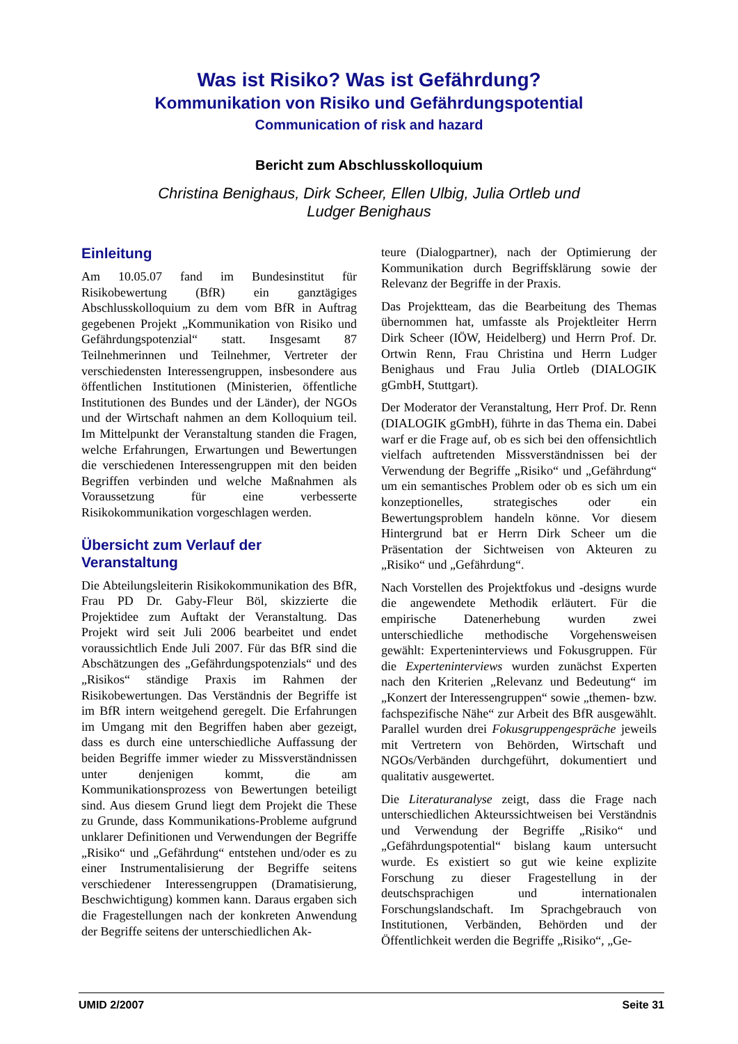Was ist Risiko? Was ist Gefährdung?
Kommunikation von Risiko und Gefährdungspotential
Communication of risk and hazard
Bericht zum Abschlusskolloquium
Christina Benighaus, Dirk Scheer, Ellen Ulbig, Julia Ortleb und
Ludger Benighaus
Einleitung
Am 10.05.07 fand im Bundesinstitut für Risikobewertung (BfR) ein ganztägiges Abschlusskolloquium zu dem vom BfR in Auftrag gegebenen Projekt „Kommunikation von Risiko und Gefährdungspotenzial“ statt. Insgesamt 87 Teilnehmerinnen und Teilnehmer, Vertreter der verschiedensten Interessengruppen, insbesondere aus öffentlichen Institutionen (Ministerien, öffentliche Institutionen des Bundes und der Länder), der NGOs und der Wirtschaft nahmen an dem Kolloquium teil. Im Mittelpunkt der Veranstaltung standen die Fragen, welche Erfahrungen, Erwartungen und Bewertungen die verschiedenen Interessengruppen mit den beiden Begriffen verbinden und welche Maßnahmen als Voraussetzung für eine verbesserte Risikokommunikation vorgeschlagen werden.
Übersicht zum Verlauf der Veranstaltung
Die Abteilungsleiterin Risikokommunikation des BfR, Frau PD Dr. Gaby-Fleur Böl, skizzierte die Projektidee zum Auftakt der Veranstaltung. Das Projekt wird seit Juli 2006 bearbeitet und endet voraussichtlich Ende Juli 2007. Für das BfR sind die Abschätzungen des „Gefährdungspotenzials“ und des „Risikos“ ständige Praxis im Rahmen der Risikobewertungen. Das Verständnis der Begriffe ist im BfR intern weitgehend geregelt. Die Erfahrungen im Umgang mit den Begriffen haben aber gezeigt, dass es durch eine unterschiedliche Auffassung der beiden Begriffe immer wieder zu Missverständnissen unter denjenigen kommt, die am Kommunikationsprozess von Bewertungen beteiligt sind. Aus diesem Grund liegt dem Projekt die These zu Grunde, dass Kommunikations-Probleme aufgrund unklarer Definitionen und Verwendungen der Begriffe „Risiko“ und „Gefährdung“ entstehen und/oder es zu einer Instrumentalisierung der Begriffe seitens verschiedener Interessengruppen (Dramatisierung, Beschwichtigung) kommen kann. Daraus ergaben sich die Fragestellungen nach der konkreten Anwendung der Begriffe seitens der unterschiedlichen Ak-
teure (Dialogpartner), nach der Optimierung der Kommunikation durch Begriffsklärung sowie der Relevanz der Begriffe in der Praxis.
Das Projektteam, das die Bearbeitung des Themas übernommen hat, umfasste als Projektleiter Herrn Dirk Scheer (IÖW, Heidelberg) und Herrn Prof. Dr. Ortwin Renn, Frau Christina und Herrn Ludger Benighaus und Frau Julia Ortleb (DIALOGIK gGmbH, Stuttgart).
Der Moderator der Veranstaltung, Herr Prof. Dr. Renn (DIALOGIK gGmbH), führte in das Thema ein. Dabei warf er die Frage auf, ob es sich bei den offensichtlich vielfach auftretenden Missverständnissen bei der Verwendung der Begriffe „Risiko“ und „Gefährdung“ um ein semantisches Problem oder ob es sich um ein konzeptionelles, strategisches oder ein Bewertungsproblem handeln könne. Vor diesem Hintergrund bat er Herrn Dirk Scheer um die Präsentation der Sichtweisen von Akteuren zu „Risiko“ und „Gefährdung“.
Nach Vorstellen des Projektfokus und -designs wurde die angewendete Methodik erläutert. Für die empirische Datenerhebung wurden zwei unterschiedliche methodische Vorgehensweisen gewählt: Experteninterviews und Fokusgruppen. Für die Experteninterviews wurden zunächst Experten nach den Kriterien „Relevanz und Bedeutung“ im „Konzert der Interessengruppen“ sowie „themen- bzw. fachspezifische Nähe“ zur Arbeit des BfR ausgewählt. Parallel wurden drei Fokusgruppengespräche jeweils mit Vertretern von Behörden, Wirtschaft und NGOs/Verbänden durchgeführt, dokumentiert und qualitativ ausgewertet.
Die Literaturanalyse zeigt, dass die Frage nach unterschiedlichen Akteurssichtweisen bei Verständnis und Verwendung der Begriffe „Risiko“ und „Gefährdungspotential“ bislang kaum untersucht wurde. Es existiert so gut wie keine explizite Forschung zu dieser Fragestellung in der deutschsprachigen und internationalen Forschungslandschaft. Im Sprachgebrauch von Institutionen, Verbänden, Behörden und der Öffentlichkeit werden die Begriffe „Risiko“, „Ge-
UMID 2/2007 Seite 31